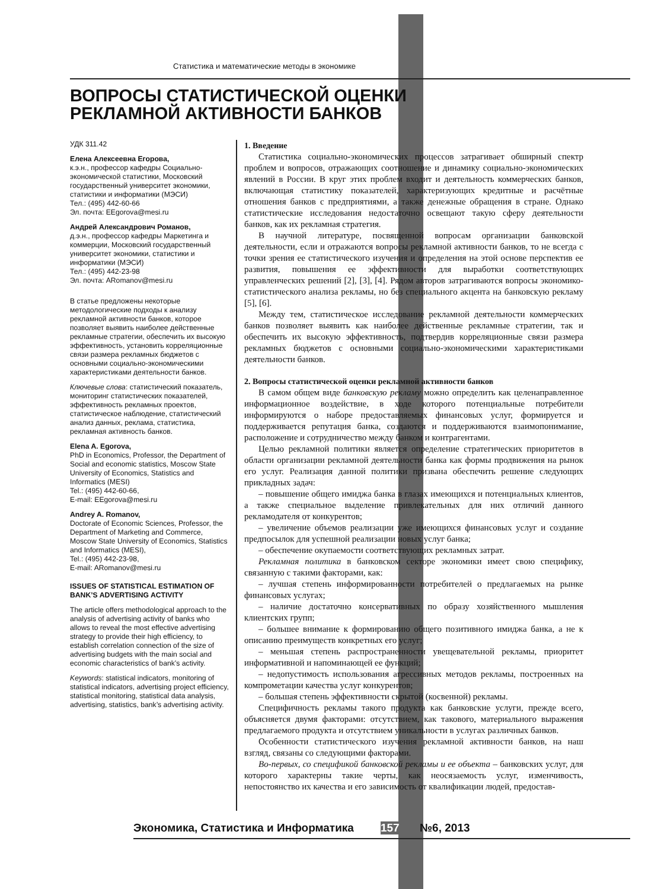Статистика и математические методы в экономике
ВОПРОСЫ СТАТИСТИЧЕСКОЙ ОЦЕНКИ
РЕКЛАМНОЙ АКТИВНОСТИ БАНКОВ
УДК 311.42
Елена Алексеевна Егорова,
к.э.н., профессор кафедры Социально-экономической статистики, Московский государственный университет экономики, статистики и информатики (МЭСИ)
Тел.: (495) 442-60-66
Эл. почта: EEgorova@mesi.ru
Андрей Александрович Романов,
д.э.н., профессор кафедры Маркетинга и коммерции, Московский государственный университет экономики, статистики и информатики (МЭСИ)
Тел.: (495) 442-23-98
Эл. почта: ARomanov@mesi.ru
В статье предложены некоторые методологические подходы к анализу рекламной активности банков, которое позволяет выявить наиболее действенные рекламные стратегии, обеспечить их высокую эффективность, установить корреляционные связи размера рекламных бюджетов с основными социально-экономическими характеристиками деятельности банков.
Ключевые слова: статистический показатель, мониторинг статистических показателей, эффективность рекламных проектов, статистическое наблюдение, статистический анализ данных, реклама, статистика, рекламная активность банков.
Elena A. Egorova,
PhD in Economics, Professor, the Department of Social and economic statistics, Moscow State University of Economics, Statistics and Informatics (MESI)
Tel.: (495) 442-60-66,
E-mail: EEgorova@mesi.ru
Andrey A. Romanov,
Doctorate of Economic Sciences, Professor, the Department of Marketing and Commerce,
Moscow State University of Economics, Statistics and Informatics (MESI),
Tel.: (495) 442-23-98,
E-mail: ARomanov@mesi.ru
ISSUES OF STATISTICAL ESTIMATION OF BANK’S ADVERTISING ACTIVITY
The article offers methodological approach to the analysis of advertising activity of banks who allows to reveal the most effective advertising strategy to provide their high efficiency, to establish correlation connection of the size of advertising budgets with the main social and economic characteristics of bank’s activity.
Keywords: statistical indicators, monitoring of statistical indicators, advertising project efficiency, statistical monitoring, statistical data analysis, advertising, statistics, bank’s advertising activity.
1. Введение
Статистика социально-экономических процессов затрагивает обширный спектр проблем и вопросов, отражающих соотношение и динамику социально-экономических явлений в России. В круг этих проблем входит и деятельность коммерческих банков, включающая статистику показателей, характеризующих кредитные и расчётные отношения банков с предприятиями, а также денежные обращения в стране. Однако статистические исследования недостаточно освещают такую сферу деятельности банков, как их рекламная стратегия.
В научной литературе, посвященной вопросам организации банковской деятельности, если и отражаются вопросы рекламной активности банков, то не всегда с точки зрения ее статистического изучения и определения на этой основе перспектив ее развития, повышения ее эффективности для выработки соответствующих управленческих решений [2], [3], [4]. Рядом авторов затрагиваются вопросы экономико-статистического анализа рекламы, но без специального акцента на банковскую рекламу [5], [6].
Между тем, статистическое исследование рекламной деятельности коммерческих банков позволяет выявить как наиболее действенные рекламные стратегии, так и обеспечить их высокую эффективность, подтвердив корреляционные связи размера рекламных бюджетов с основными социально-экономическими характеристиками деятельности банков.
2. Вопросы статистической оценки рекламной активности банков
В самом общем виде банковскую рекламу можно определить как целенаправленное информационное воздействие, в ходе которого потенциальные потребители информируются о наборе предоставляемых финансовых услуг, формируется и поддерживается репутация банка, создаются и поддерживаются взаимопонимание, расположение и сотрудничество между банком и контрагентами.
Целью рекламной политики является определение стратегических приоритетов в области организации рекламной деятельности банка как формы продвижения на рынок его услуг. Реализация данной политики призвана обеспечить решение следующих прикладных задач:
– повышение общего имиджа банка в глазах имеющихся и потенциальных клиентов, а также специальное выделение привлекательных для них отличий данного рекламодателя от конкурентов;
– увеличение объемов реализации уже имеющихся финансовых услуг и создание предпосылок для успешной реализации новых услуг банка;
– обеспечение окупаемости соответствующих рекламных затрат.
Рекламная политика в банковском секторе экономики имеет свою специфику, связанную с такими факторами, как:
– лучшая степень информированности потребителей о предлагаемых на рынке финансовых услугах;
– наличие достаточно консервативных по образу хозяйственного мышления клиентских групп;
– большее внимание к формированию общего позитивного имиджа банка, а не к описанию преимуществ конкретных его услуг;
– меньшая степень распространенности увещевательной рекламы, приоритет информативной и напоминающей ее функций;
– недопустимость использования агрессивных методов рекламы, построенных на компрометации качества услуг конкурентов;
– большая степень эффективности скрытой (косвенной) рекламы.
Специфичность рекламы такого продукта как банковские услуги, прежде всего, объясняется двумя факторами: отсутствием, как такового, материального выражения предлагаемого продукта и отсутствием уникальности в услугах различных банков.
Особенности статистического изучения рекламной активности банков, на наш взгляд, связаны со следующими факторами.
Во-первых, со спецификой банковской рекламы и ее объекта – банковских услуг, для которого характерны такие черты, как неосязаемость услуг, изменчивость, непостоянство их качества и его зависимость от квалификации людей, предостав-
Экономика, Статистика и Информатика 157 №6, 2013